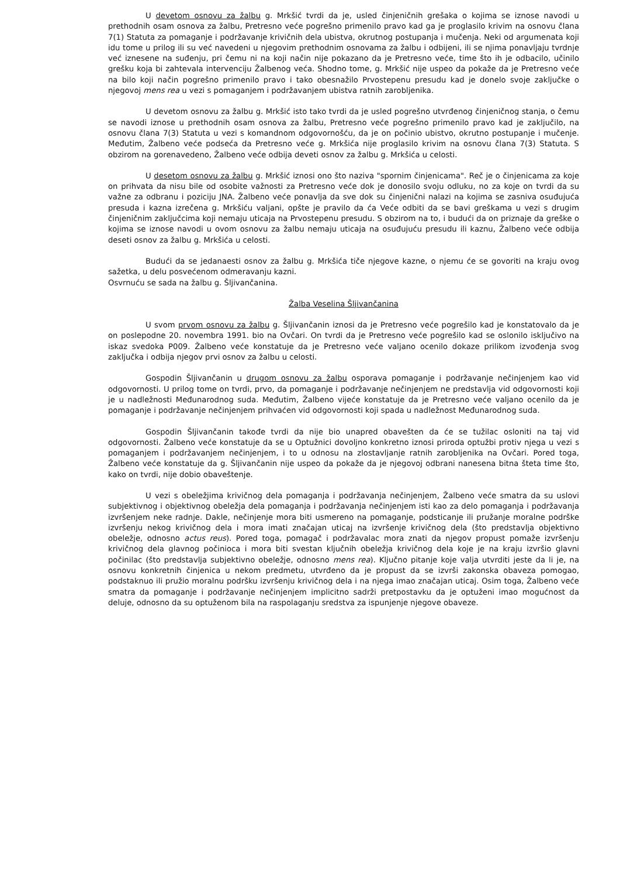U devetom osnovu za žalbu g. Mrkšić tvrdi da je, usled činjeničnih grešaka o kojima se iznose navodi u prethodnih osam osnova za žalbu, Pretresno veće pogrešno primenilo pravo kad ga je proglasilo krivim na osnovu člana 7(1) Statuta za pomaganje i podržavanje krivičnih dela ubistva, okrutnog postupanja i mučenja. Neki od argumenata koji idu tome u prilog ili su već navedeni u njegovim prethodnim osnovama za žalbu i odbijeni, ili se njima ponavljaju tvrdnje već iznesene na suđenju, pri čemu ni na koji način nije pokazano da je Pretresno veće, time što ih je odbacilo, učinilo grešku koja bi zahtevala intervenciju Žalbenog veća. Shodno tome, g. Mrkšić nije uspeo da pokaže da je Pretresno veće na bilo koji način pogrešno primenilo pravo i tako obesnažilo Prvostepenu presudu kad je donelo svoje zaključke o njegovoj mens rea u vezi s pomaganjem i podržavanjem ubistva ratnih zarobljenika.
U devetom osnovu za žalbu g. Mrkšić isto tako tvrdi da je usled pogrešno utvrđenog činjeničnog stanja, o čemu se navodi iznose u prethodnih osam osnova za žalbu, Pretresno veće pogrešno primenilo pravo kad je zaključilo, na osnovu člana 7(3) Statuta u vezi s komandnom odgovornošću, da je on počinio ubistvo, okrutno postupanje i mučenje. Međutim, Žalbeno veće podseća da Pretresno veće g. Mrkšića nije proglasilo krivim na osnovu člana 7(3) Statuta. S obzirom na gorenavedeno, Žalbeno veće odbija deveti osnov za žalbu g. Mrkšića u celosti.
U desetom osnovu za žalbu g. Mrkšić iznosi ono što naziva "spornim činjenicama". Reč je o činjenicama za koje on prihvata da nisu bile od osobite važnosti za Pretresno veće dok je donosilo svoju odluku, no za koje on tvrdi da su važne za odbranu i poziciju JNA. Žalbeno veće ponavlja da sve dok su činjenični nalazi na kojima se zasniva osuđujuća presuda i kazna izrečena g. Mrkšiću valjani, opšte je pravilo da ća Veće odbiti da se bavi greškama u vezi s drugim činjeničnim zaključcima koji nemaju uticaja na Prvostepenu presudu. S obzirom na to, i budući da on priznaje da greške o kojima se iznose navodi u ovom osnovu za žalbu nemaju uticaja na osuđujuću presudu ili kaznu, Žalbeno veće odbija deseti osnov za žalbu g. Mrkšića u celosti.
Budući da se jedanaesti osnov za žalbu g. Mrkšića tiče njegove kazne, o njemu će se govoriti na kraju ovog sažetka, u delu posvećenom odmeravanju kazni.
Osvrnuću se sada na žalbu g. Šljivančanina.
Žalba Veselina Šljivančanina
U svom prvom osnovu za žalbu g. Šljivančanin iznosi da je Pretresno veće pogrešilo kad je konstatovalo da je on poslepodne 20. novembra 1991. bio na Ovčari. On tvrdi da je Pretresno veće pogrešilo kad se oslonilo isključivo na iskaz svedoka P009. Žalbeno veće konstatuje da je Pretresno veće valjano ocenilo dokaze prilikom izvođenja svog zaključka i odbija njegov prvi osnov za žalbu u celosti.
Gospodin Šljivančanin u drugom osnovu za žalbu osporava pomaganje i podržavanje nečinjenjem kao vid odgovornosti. U prilog tome on tvrdi, prvo, da pomaganje i podržavanje nečinjenjem ne predstavlja vid odgovornosti koji je u nadležnosti Međunarodnog suda. Međutim, Žalbeno vijeće konstatuje da je Pretresno veće valjano ocenilo da je pomaganje i podržavanje nečinjenjem prihvaćen vid odgovornosti koji spada u nadležnost Međunarodnog suda.
Gospodin Šljivančanin takođe tvrdi da nije bio unapred obavešten da će se tužilac osloniti na taj vid odgovornosti. Žalbeno veće konstatuje da se u Optužnici dovoljno konkretno iznosi priroda optužbi protiv njega u vezi s pomaganjem i podržavanjem nečinjenjem, i to u odnosu na zlostavljanje ratnih zarobljenika na Ovčari. Pored toga, Žalbeno veće konstatuje da g. Šljivančanin nije uspeo da pokaže da je njegovoj odbrani nanesena bitna šteta time što, kako on tvrdi, nije dobio obaveštenje.
U vezi s obeležjima krivičnog dela pomaganja i podržavanja nečinjenjem, Žalbeno veće smatra da su uslovi subjektivnog i objektivnog obeležja dela pomaganja i podržavanja nečinjenjem isti kao za delo pomaganja i podržavanja izvršenjem neke radnje. Dakle, nečinjenje mora biti usmereno na pomaganje, podsticanje ili pružanje moralne podrške izvršenju nekog krivičnog dela i mora imati značajan uticaj na izvršenje krivičnog dela (što predstavlja objektivno obeležje, odnosno actus reus). Pored toga, pomagač i podržavalac mora znati da njegov propust pomaže izvršenju krivičnog dela glavnog počinioca i mora biti svestan ključnih obeležja krivičnog dela koje je na kraju izvršio glavni počinilac (što predstavlja subjektivno obeležje, odnosno mens rea). Ključno pitanje koje valja utvrditi jeste da li je, na osnovu konkretnih činjenica u nekom predmetu, utvrđeno da je propust da se izvrši zakonska obaveza pomogao, podstaknuo ili pružio moralnu podršku izvršenju krivičnog dela i na njega imao značajan uticaj. Osim toga, Žalbeno veće smatra da pomaganje i podržavanje nečinjenjem implicitno sadrži pretpostavku da je optuženi imao mogućnost da deluje, odnosno da su optuženom bila na raspolaganju sredstva za ispunjenje njegove obaveze.